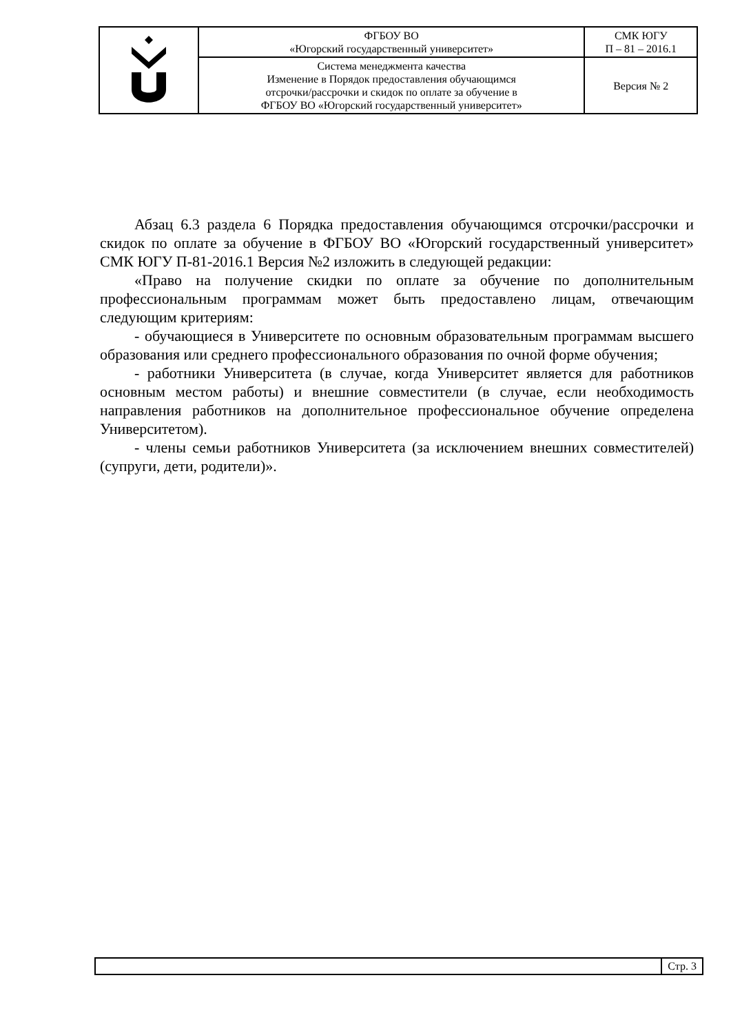| | ФГБОУ ВО «Югорский государственный университет» | СМК ЮГУ П – 81 – 2016.1 |
| | Система менеджмента качества Изменение в Порядок предоставления обучающимся отсрочки/рассрочки и скидок по оплате за обучение в ФГБОУ ВО «Югорский государственный университет» | Версия № 2 |
Абзац 6.3 раздела 6 Порядка предоставления обучающимся отсрочки/рассрочки и скидок по оплате за обучение в ФГБОУ ВО «Югорский государственный университет» СМК ЮГУ П-81-2016.1 Версия №2 изложить в следующей редакции:
«Право на получение скидки по оплате за обучение по дополнительным профессиональным программам может быть предоставлено лицам, отвечающим следующим критериям:
- обучающиеся в Университете по основным образовательным программам высшего образования или среднего профессионального образования по очной форме обучения;
- работники Университета (в случае, когда Университет является для работников основным местом работы) и внешние совместители (в случае, если необходимость направления работников на дополнительное профессиональное обучение определена Университетом).
- члены семьи работников Университета (за исключением внешних совместителей) (супруги, дети, родители)».
Стр. 3